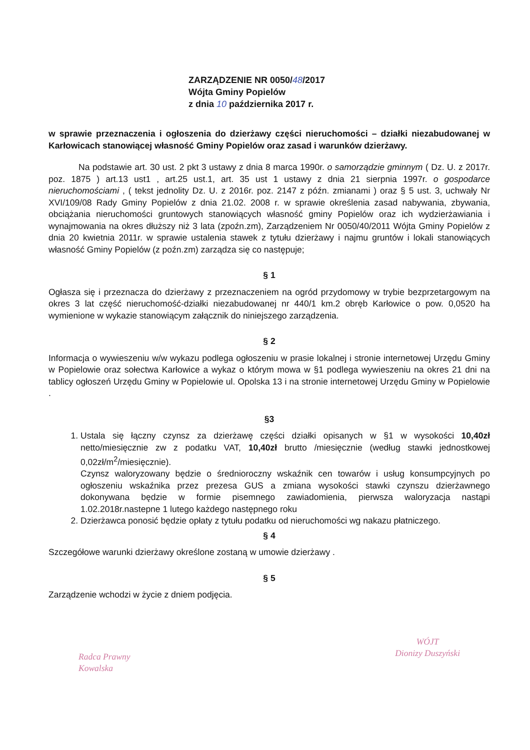ZARZĄDZENIE NR 0050/48/2017
Wójta Gminy Popielów
z dnia 10 października 2017 r.
w sprawie przeznaczenia i ogłoszenia do dzierżawy części nieruchomości – działki niezabudowanej w Karłowicach stanowiącej własność Gminy Popielów oraz zasad i warunków dzierżawy.
Na podstawie art. 30 ust. 2 pkt 3 ustawy z dnia 8 marca 1990r. o samorządzie gminnym ( Dz. U. z 2017r. poz. 1875 ) art.13 ust1 , art.25 ust.1, art. 35 ust 1 ustawy z dnia 21 sierpnia 1997r. o gospodarce nieruchomościami , ( tekst jednolity Dz. U. z 2016r. poz. 2147 z późn. zmianami ) oraz § 5 ust. 3, uchwały Nr XVI/109/08 Rady Gminy Popielów z dnia 21.02. 2008 r. w sprawie określenia zasad nabywania, zbywania, obciążania nieruchomości gruntowych stanowiących własność gminy Popielów oraz ich wydzierżawiania i wynajmowania na okres dłuższy niż 3 lata (zpoźn.zm), Zarządzeniem Nr 0050/40/2011 Wójta Gminy Popielów z dnia 20 kwietnia 2011r. w sprawie ustalenia stawek z tytułu dzierżawy i najmu gruntów i lokali stanowiących własność Gminy Popielów (z poźn.zm) zarządza się co następuje;
§ 1
Ogłasza się i przeznacza do dzierżawy z przeznaczeniem na ogród przydomowy w trybie bezprzetargowym na okres 3 lat część nieruchomość-działki niezabudowanej nr 440/1 km.2 obręb Karłowice o pow. 0,0520 ha wymienione w wykazie stanowiącym załącznik do niniejszego zarządzenia.
§ 2
Informacja o wywieszeniu w/w wykazu podlega ogłoszeniu w prasie lokalnej i stronie internetowej Urzędu Gminy w Popielowie oraz sołectwa Karłowice a wykaz o którym mowa w §1 podlega wywieszeniu na okres 21 dni na tablicy ogłoszeń Urzędu Gminy w Popielowie ul. Opolska 13 i na stronie internetowej Urzędu Gminy w Popielowie .
§3
1. Ustala się łączny czynsz za dzierżawę części działki opisanych w §1 w wysokości 10,40zł netto/miesięcznie zw z podatku VAT, 10,40zł brutto /miesięcznie (według stawki jednostkowej 0,02zł/m<sup>2</sup>/miesięcznie).
Czynsz waloryzowany będzie o średnioroczny wskaźnik cen towarów i usług konsumpcyjnych po ogłoszeniu wskaźnika przez prezesa GUS a zmiana wysokości stawki czynszu dzierżawnego dokonywana będzie w formie pisemnego zawiadomienia, pierwsza waloryzacja nastąpi 1.02.2018r.nastepne 1 lutego każdego następnego roku
2. Dzierżawca ponosić będzie opłaty z tytułu podatku od nieruchomości wg nakazu płatniczego.
§ 4
Szczegółowe warunki dzierżawy określone zostaną w umowie dzierżawy .
§ 5
Zarządzenie wchodzi w życie z dniem podjęcia.
Radca Prawny
Kowalska
WÓJT
Dionizy Duszyński